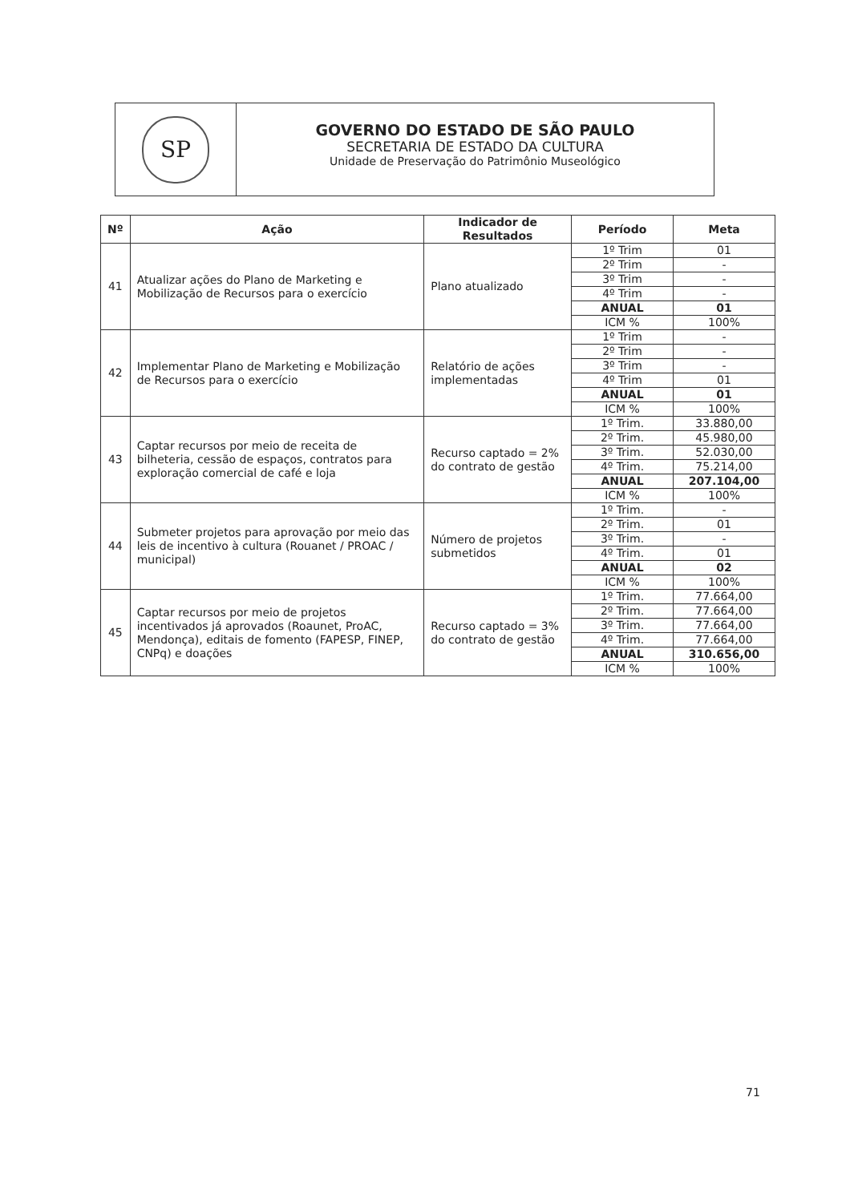SP
GOVERNO DO ESTADO DE SÃO PAULO
SECRETARIA DE ESTADO DA CULTURA
Unidade de Preservação do Patrimônio Museológico
| Nº | Ação | Indicador de Resultados | Período | Meta |
| --- | --- | --- | --- | --- |
| 41 | Atualizar ações do Plano de Marketing e Mobilização de Recursos para o exercício | Plano atualizado | 1º Trim | 01 |
| | | | 2º Trim | - |
| | | | 3º Trim | - |
| | | | 4º Trim | - |
| | | | ANUAL | 01 |
| | | | ICM % | 100% |
| 42 | Implementar Plano de Marketing e Mobilização de Recursos para o exercício | Relatório de ações implementadas | 1º Trim | - |
| | | | 2º Trim | - |
| | | | 3º Trim | - |
| | | | 4º Trim | 01 |
| | | | ANUAL | 01 |
| | | | ICM % | 100% |
| 43 | Captar recursos por meio de receita de bilheteria, cessão de espaços, contratos para exploração comercial de café e loja | Recurso captado = 2% do contrato de gestão | 1º Trim. | 33.880,00 |
| | | | 2º Trim. | 45.980,00 |
| | | | 3º Trim. | 52.030,00 |
| | | | 4º Trim. | 75.214,00 |
| | | | ANUAL | 207.104,00 |
| | | | ICM % | 100% |
| 44 | Submeter projetos para aprovação por meio das leis de incentivo à cultura (Rouanet / PROAC / municipal) | Número de projetos submetidos | 1º Trim. | - |
| | | | 2º Trim. | 01 |
| | | | 3º Trim. | - |
| | | | 4º Trim. | 01 |
| | | | ANUAL | 02 |
| | | | ICM % | 100% |
| 45 | Captar recursos por meio de projetos incentivados já aprovados (Roaunet, ProAC, Mendonça), editais de fomento (FAPESP, FINEP, CNPq) e doações | Recurso captado = 3% do contrato de gestão | 1º Trim. | 77.664,00 |
| | | | 2º Trim. | 77.664,00 |
| | | | 3º Trim. | 77.664,00 |
| | | | 4º Trim. | 77.664,00 |
| | | | ANUAL | 310.656,00 |
| | | | ICM % | 100% |
71